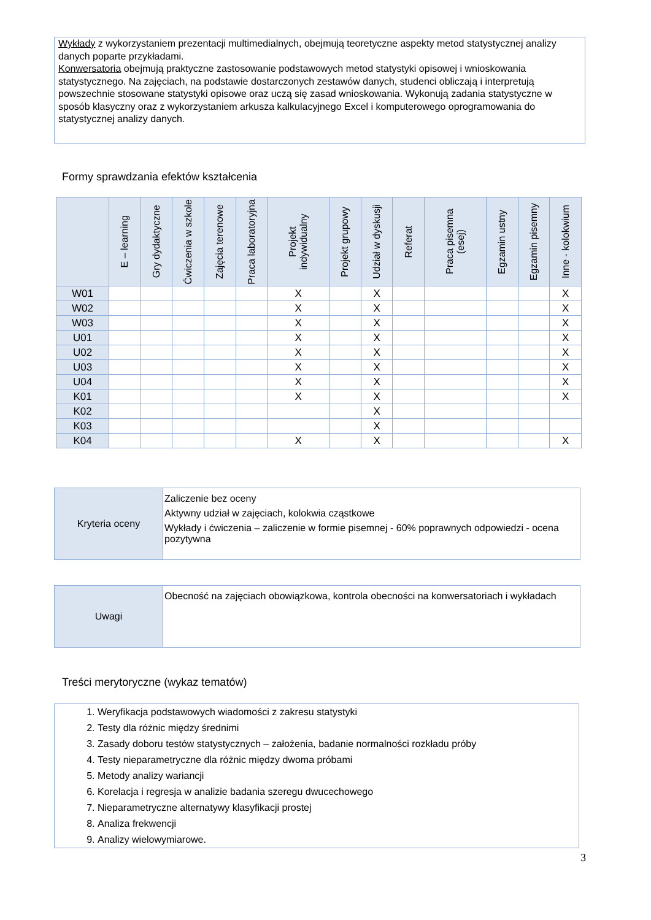Wykłady z wykorzystaniem prezentacji multimedialnych, obejmują teoretyczne aspekty metod statystycznej analizy danych poparte przykładami.
Konwersatoria obejmują praktyczne zastosowanie podstawowych metod statystyki opisowej i wnioskowania statystycznego. Na zajęciach, na podstawie dostarczonych zestawów danych, studenci obliczają i interpretują powszechnie stosowane statystyki opisowe oraz uczą się zasad wnioskowania. Wykonują zadania statystyczne w sposób klasyczny oraz z wykorzystaniem arkusza kalkulacyjnego Excel i komputerowego oprogramowania do statystycznej analizy danych.
Formy sprawdzania efektów kształcenia
| | E – learning | Gry dydaktyczne | Ćwiczenia w szkole | Zajęcia terenowe | Praca laboratoryjna | Projekt indywidualny | Projekt grupowy | Udział w dyskusji | Referat | Praca pisemna (esej) | Egzamin ustny | Egzamin pisemny | Inne - kolokwium |
| --- | --- | --- | --- | --- | --- | --- | --- | --- | --- | --- | --- | --- | --- |
| W01 | | | | | | X | | X | | | | | X |
| W02 | | | | | | X | | X | | | | | X |
| W03 | | | | | | X | | X | | | | | X |
| U01 | | | | | | X | | X | | | | | X |
| U02 | | | | | | X | | X | | | | | X |
| U03 | | | | | | X | | X | | | | | X |
| U04 | | | | | | X | | X | | | | | X |
| K01 | | | | | | X | | X | | | | | X |
| K02 | | | | | | | | X | | | | | |
| K03 | | | | | | | | X | | | | | |
| K04 | | | | | | X | | X | | | | | X |
| Kryteria oceny | Zaliczenie bez oceny Aktywny udział w zajęciach, kolokwia cząstkowe Wykłady i ćwiczenia – zaliczenie w formie pisemnej - 60% poprawnych odpowiedzi - ocena pozytywna |
| Uwagi | Obecność na zajęciach obowiązkowa, kontrola obecności na konwersatoriach i wykładach |
Treści merytoryczne (wykaz tematów)
1. Weryfikacja podstawowych wiadomości z zakresu statystyki
2. Testy dla różnic między średnimi
3. Zasady doboru testów statystycznych – założenia, badanie normalności rozkładu próby
4. Testy nieparametryczne dla różnic między dwoma próbami
5. Metody analizy wariancji
6. Korelacja i regresja w analizie badania szeregu dwucechowego
7. Nieparametryczne alternatywy klasyfikacji prostej
8. Analiza frekwencji
9. Analizy wielowymiarowe.
3